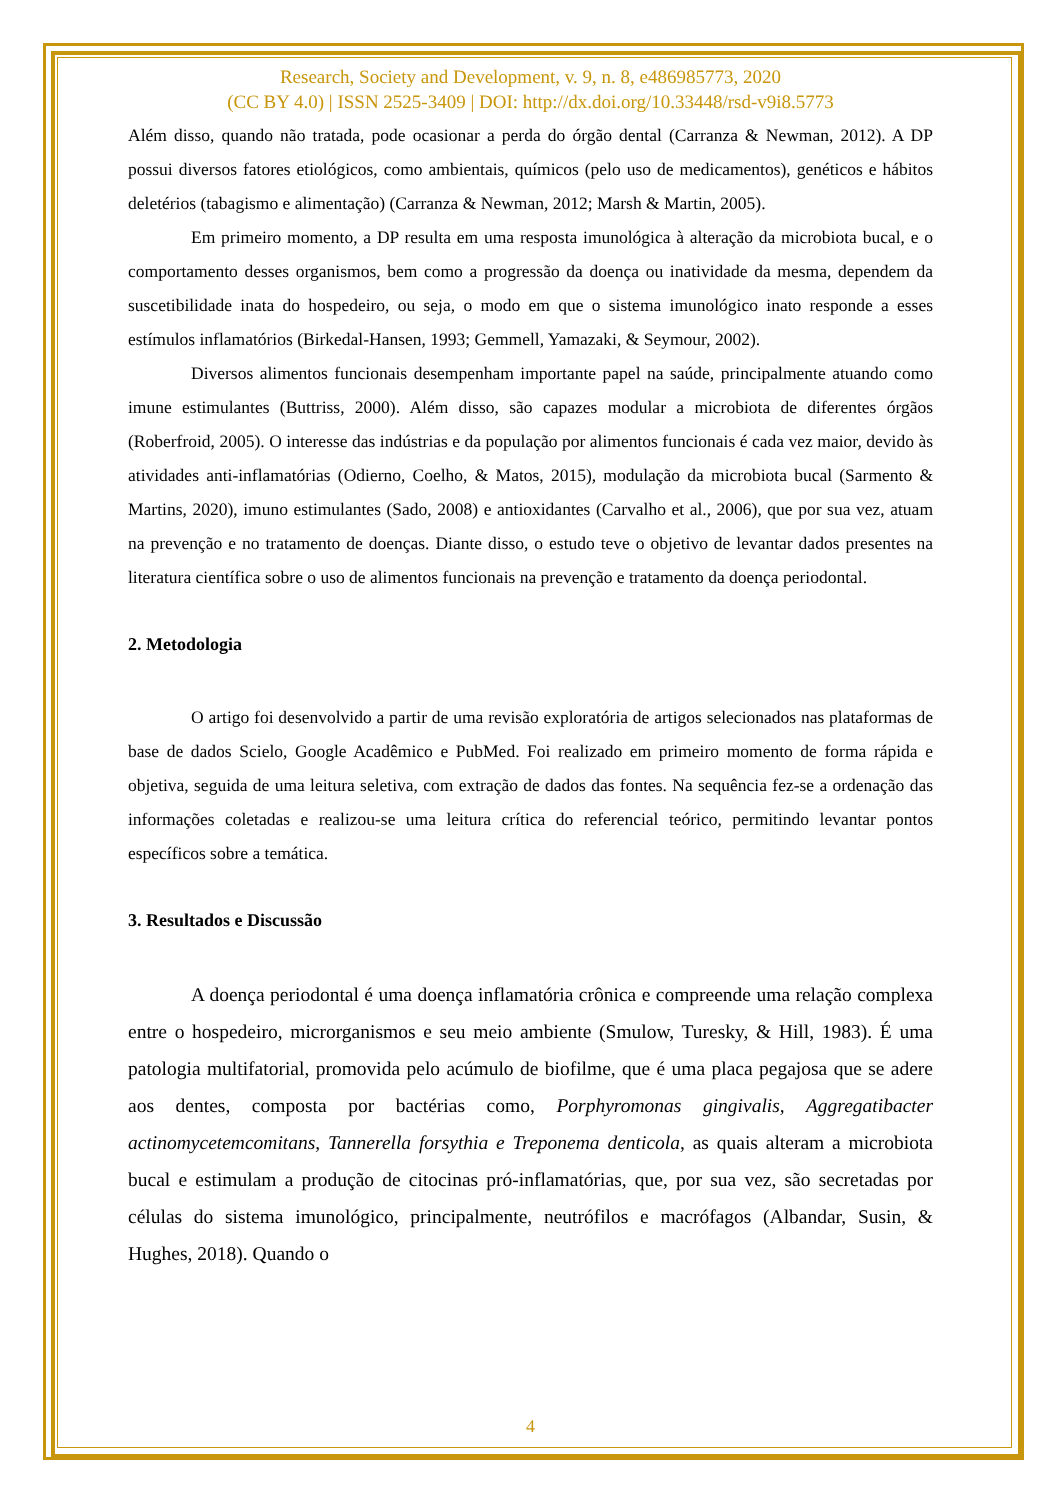Research, Society and Development, v. 9, n. 8, e486985773, 2020
(CC BY 4.0) | ISSN 2525-3409 | DOI: http://dx.doi.org/10.33448/rsd-v9i8.5773
Além disso, quando não tratada, pode ocasionar a perda do órgão dental (Carranza & Newman, 2012). A DP possui diversos fatores etiológicos, como ambientais, químicos (pelo uso de medicamentos), genéticos e hábitos deletérios (tabagismo e alimentação) (Carranza & Newman, 2012; Marsh & Martin, 2005).
Em primeiro momento, a DP resulta em uma resposta imunológica à alteração da microbiota bucal, e o comportamento desses organismos, bem como a progressão da doença ou inatividade da mesma, dependem da suscetibilidade inata do hospedeiro, ou seja, o modo em que o sistema imunológico inato responde a esses estímulos inflamatórios (Birkedal-Hansen, 1993; Gemmell, Yamazaki, & Seymour, 2002).
Diversos alimentos funcionais desempenham importante papel na saúde, principalmente atuando como imune estimulantes (Buttriss, 2000). Além disso, são capazes modular a microbiota de diferentes órgãos (Roberfroid, 2005). O interesse das indústrias e da população por alimentos funcionais é cada vez maior, devido às atividades anti-inflamatórias (Odierno, Coelho, & Matos, 2015), modulação da microbiota bucal (Sarmento & Martins, 2020), imuno estimulantes (Sado, 2008) e antioxidantes (Carvalho et al., 2006), que por sua vez, atuam na prevenção e no tratamento de doenças. Diante disso, o estudo teve o objetivo de levantar dados presentes na literatura científica sobre o uso de alimentos funcionais na prevenção e tratamento da doença periodontal.
2. Metodologia
O artigo foi desenvolvido a partir de uma revisão exploratória de artigos selecionados nas plataformas de base de dados Scielo, Google Acadêmico e PubMed. Foi realizado em primeiro momento de forma rápida e objetiva, seguida de uma leitura seletiva, com extração de dados das fontes. Na sequência fez-se a ordenação das informações coletadas e realizou-se uma leitura crítica do referencial teórico, permitindo levantar pontos específicos sobre a temática.
3. Resultados e Discussão
A doença periodontal é uma doença inflamatória crônica e compreende uma relação complexa entre o hospedeiro, microrganismos e seu meio ambiente (Smulow, Turesky, & Hill, 1983). É uma patologia multifatorial, promovida pelo acúmulo de biofilme, que é uma placa pegajosa que se adere aos dentes, composta por bactérias como, Porphyromonas gingivalis, Aggregatibacter actinomycetemcomitans, Tannerella forsythia e Treponema denticola, as quais alteram a microbiota bucal e estimulam a produção de citocinas pró-inflamatórias, que, por sua vez, são secretadas por células do sistema imunológico, principalmente, neutrófilos e macrófagos (Albandar, Susin, & Hughes, 2018). Quando o
4